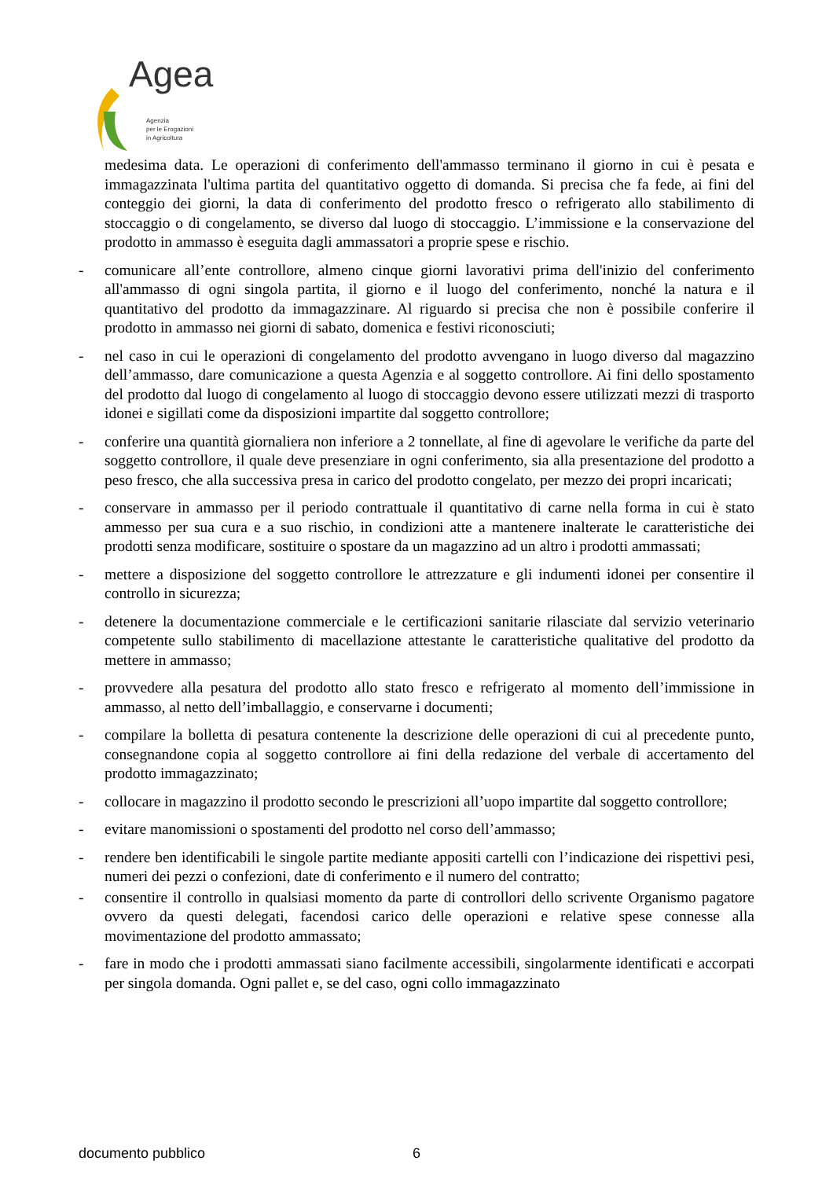Agea
Agenzia
per le Erogazioni
in Agricoltura
medesima data. Le operazioni di conferimento dell'ammasso terminano il giorno in cui è pesata e immagazzinata l'ultima partita del quantitativo oggetto di domanda. Si precisa che fa fede, ai fini del conteggio dei giorni, la data di conferimento del prodotto fresco o refrigerato allo stabilimento di stoccaggio o di congelamento, se diverso dal luogo di stoccaggio. L’immissione e la conservazione del prodotto in ammasso è eseguita dagli ammassatori a proprie spese e rischio.
- comunicare all’ente controllore, almeno cinque giorni lavorativi prima dell'inizio del conferimento all'ammasso di ogni singola partita, il giorno e il luogo del conferimento, nonché la natura e il quantitativo del prodotto da immagazzinare. Al riguardo si precisa che non è possibile conferire il prodotto in ammasso nei giorni di sabato, domenica e festivi riconosciuti;
- nel caso in cui le operazioni di congelamento del prodotto avvengano in luogo diverso dal magazzino dell’ammasso, dare comunicazione a questa Agenzia e al soggetto controllore. Ai fini dello spostamento del prodotto dal luogo di congelamento al luogo di stoccaggio devono essere utilizzati mezzi di trasporto idonei e sigillati come da disposizioni impartite dal soggetto controllore;
- conferire una quantità giornaliera non inferiore a 2 tonnellate, al fine di agevolare le verifiche da parte del soggetto controllore, il quale deve presenziare in ogni conferimento, sia alla presentazione del prodotto a peso fresco, che alla successiva presa in carico del prodotto congelato, per mezzo dei propri incaricati;
- conservare in ammasso per il periodo contrattuale il quantitativo di carne nella forma in cui è stato ammesso per sua cura e a suo rischio, in condizioni atte a mantenere inalterate le caratteristiche dei prodotti senza modificare, sostituire o spostare da un magazzino ad un altro i prodotti ammassati;
- mettere a disposizione del soggetto controllore le attrezzature e gli indumenti idonei per consentire il controllo in sicurezza;
- detenere la documentazione commerciale e le certificazioni sanitarie rilasciate dal servizio veterinario competente sullo stabilimento di macellazione attestante le caratteristiche qualitative del prodotto da mettere in ammasso;
- provvedere alla pesatura del prodotto allo stato fresco e refrigerato al momento dell’immissione in ammasso, al netto dell’imballaggio, e conservarne i documenti;
- compilare la bolletta di pesatura contenente la descrizione delle operazioni di cui al precedente punto, consegnandone copia al soggetto controllore ai fini della redazione del verbale di accertamento del prodotto immagazzinato;
- collocare in magazzino il prodotto secondo le prescrizioni all’uopo impartite dal soggetto controllore;
- evitare manomissioni o spostamenti del prodotto nel corso dell’ammasso;
- rendere ben identificabili le singole partite mediante appositi cartelli con l’indicazione dei rispettivi pesi, numeri dei pezzi o confezioni, date di conferimento e il numero del contratto;
- consentire il controllo in qualsiasi momento da parte di controllori dello scrivente Organismo pagatore ovvero da questi delegati, facendosi carico delle operazioni e relative spese connesse alla movimentazione del prodotto ammassato;
- fare in modo che i prodotti ammassati siano facilmente accessibili, singolarmente identificati e accorpati per singola domanda. Ogni pallet e, se del caso, ogni collo immagazzinato
documento pubblico 6